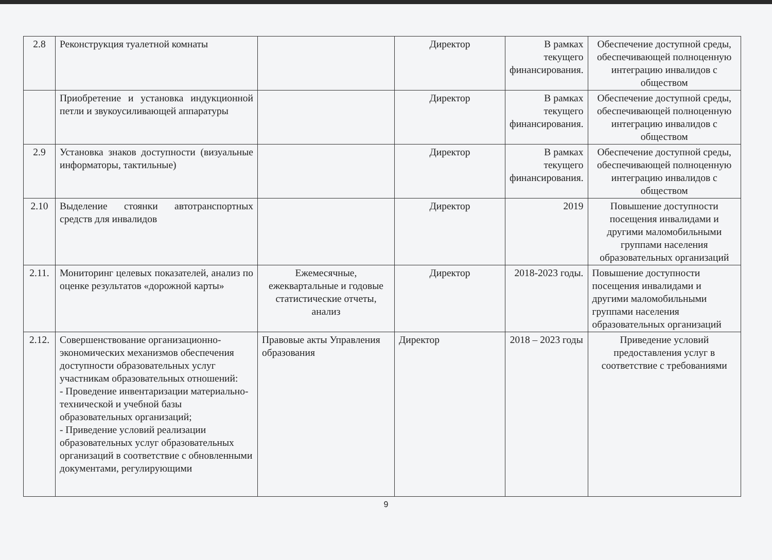| 2.8 | Реконструкция туалетной комнаты | | Директор | В рамках текущего финансирования. | Обеспечение доступной среды, обеспечивающей полноценную интеграцию инвалидов с обществом |
| | Приобретение и установка индукционной петли и звукоусиливающей аппаратуры | | Директор | В рамках текущего финансирования. | Обеспечение доступной среды, обеспечивающей полноценную интеграцию инвалидов с обществом |
| 2.9 | Установка знаков доступности (визуальные информаторы, тактильные) | | Директор | В рамках текущего финансирования. | Обеспечение доступной среды, обеспечивающей полноценную интеграцию инвалидов с обществом |
| 2.10 | Выделение стоянки автотранспортных средств для инвалидов | | Директор | 2019 | Повышение доступности посещения инвалидами и другими маломобильными группами населения образовательных организаций |
| 2.11. | Мониторинг целевых показателей, анализ по оценке результатов «дорожной карты» | Ежемесячные, ежеквартальные и годовые статистические отчеты, анализ | Директор | 2018-2023 годы. | Повышение доступности посещения инвалидами и другими маломобильными группами населения образовательных организаций |
| 2.12. | Совершенствование организационно-экономических механизмов обеспечения доступности образовательных услуг участникам образовательных отношений: - Проведение инвентаризации материально-технической и учебной базы образовательных организаций; - Приведение условий реализации образовательных услуг образовательных организаций в соответствие с обновленными документами, регулирующими | Правовые акты Управления образования | Директор | 2018 – 2023 годы | Приведение условий предоставления услуг в соответствие с требованиями |
9